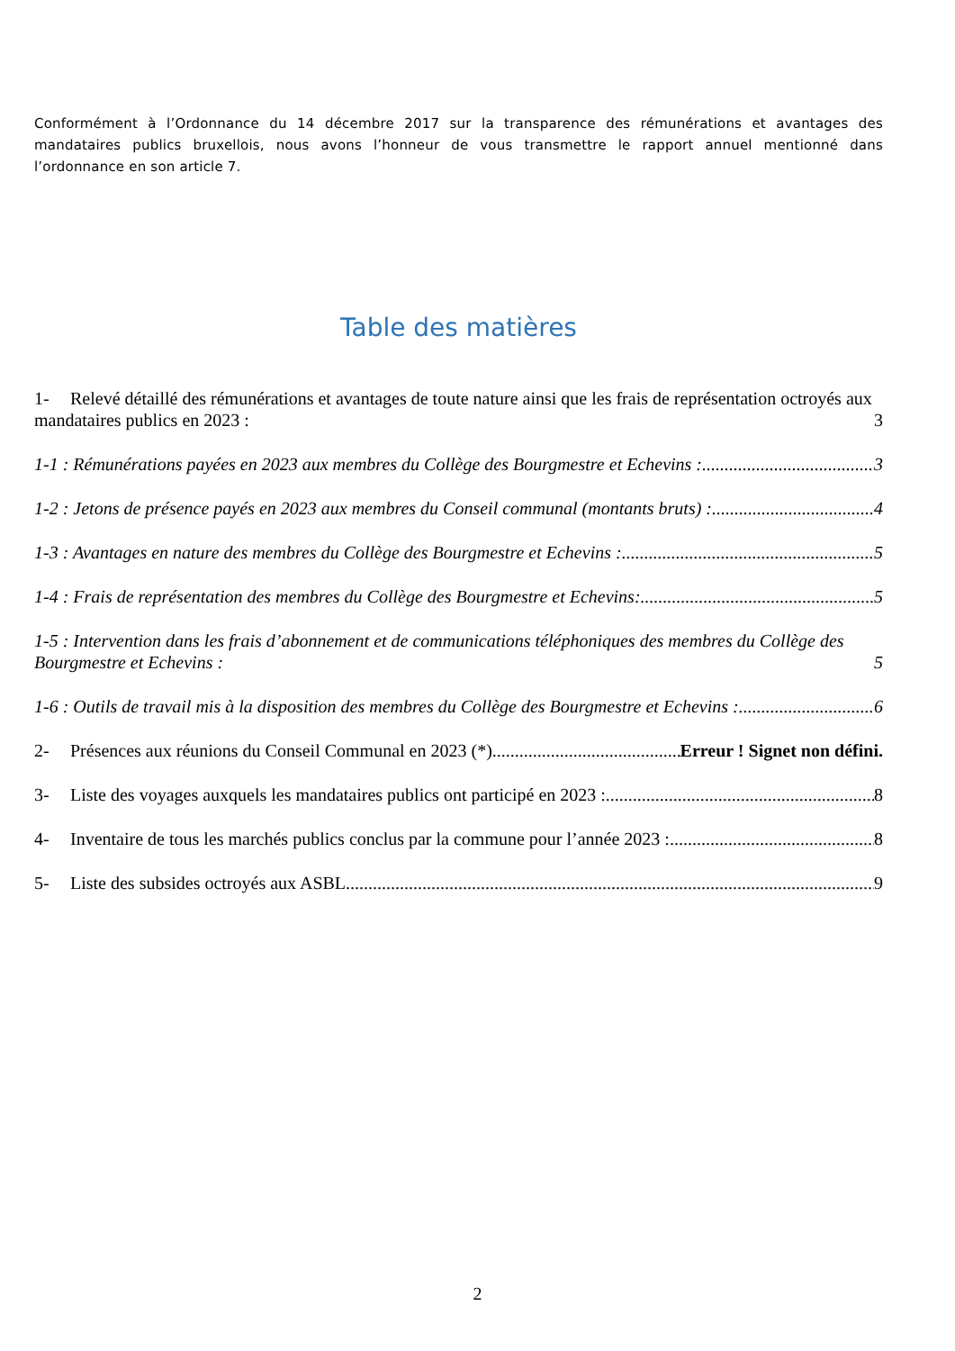Conformément à l’Ordonnance du 14 décembre 2017 sur la transparence des rémunérations et avantages des mandataires publics bruxellois, nous avons l’honneur de vous transmettre le rapport annuel mentionné dans l’ordonnance en son article 7.
Table des matières
1- Relevé détaillé des rémunérations et avantages de toute nature ainsi que les frais de représentation octroyés aux mandataires publics en 2023 : 3
1-1 : Rémunérations payées en 2023 aux membres du Collège des Bourgmestre et Echevins : 3
1-2 : Jetons de présence payés en 2023 aux membres du Conseil communal (montants bruts) : 4
1-3 : Avantages en nature des membres du Collège des Bourgmestre et Echevins : 5
1-4 : Frais de représentation des membres du Collège des Bourgmestre et Echevins: 5
1-5 : Intervention dans les frais d’abonnement et de communications téléphoniques des membres du Collège des Bourgmestre et Echevins : 5
1-6 : Outils de travail mis à la disposition des membres du Collège des Bourgmestre et Echevins : 6
2- Présences aux réunions du Conseil Communal en 2023 (*) Erreur ! Signet non défini.
3- Liste des voyages auxquels les mandataires publics ont participé en 2023 : 8
4- Inventaire de tous les marchés publics conclus par la commune pour l’année 2023 : 8
5- Liste des subsides octroyés aux ASBL 9
2